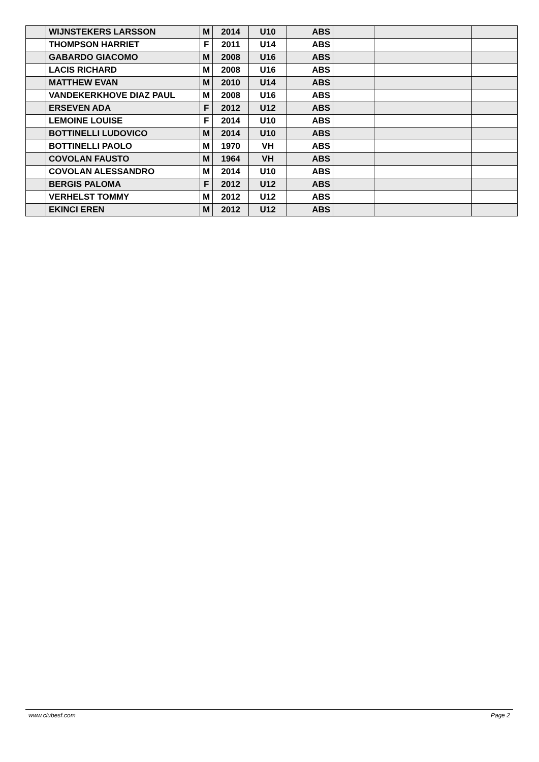| | WIJNSTEKERS LARSSON | M | 2014 | U10 | ABS | | | |
| | THOMPSON HARRIET | F | 2011 | U14 | ABS | | | |
| | GABARDO GIACOMO | M | 2008 | U16 | ABS | | | |
| | LACIS RICHARD | M | 2008 | U16 | ABS | | | |
| | MATTHEW EVAN | M | 2010 | U14 | ABS | | | |
| | VANDEKERKHOVE DIAZ PAUL | M | 2008 | U16 | ABS | | | |
| | ERSEVEN ADA | F | 2012 | U12 | ABS | | | |
| | LEMOINE LOUISE | F | 2014 | U10 | ABS | | | |
| | BOTTINELLI LUDOVICO | M | 2014 | U10 | ABS | | | |
| | BOTTINELLI PAOLO | M | 1970 | VH | ABS | | | |
| | COVOLAN FAUSTO | M | 1964 | VH | ABS | | | |
| | COVOLAN ALESSANDRO | M | 2014 | U10 | ABS | | | |
| | BERGIS PALOMA | F | 2012 | U12 | ABS | | | |
| | VERHELST TOMMY | M | 2012 | U12 | ABS | | | |
| | EKINCI EREN | M | 2012 | U12 | ABS | | | |
www.clubesf.com Page 2